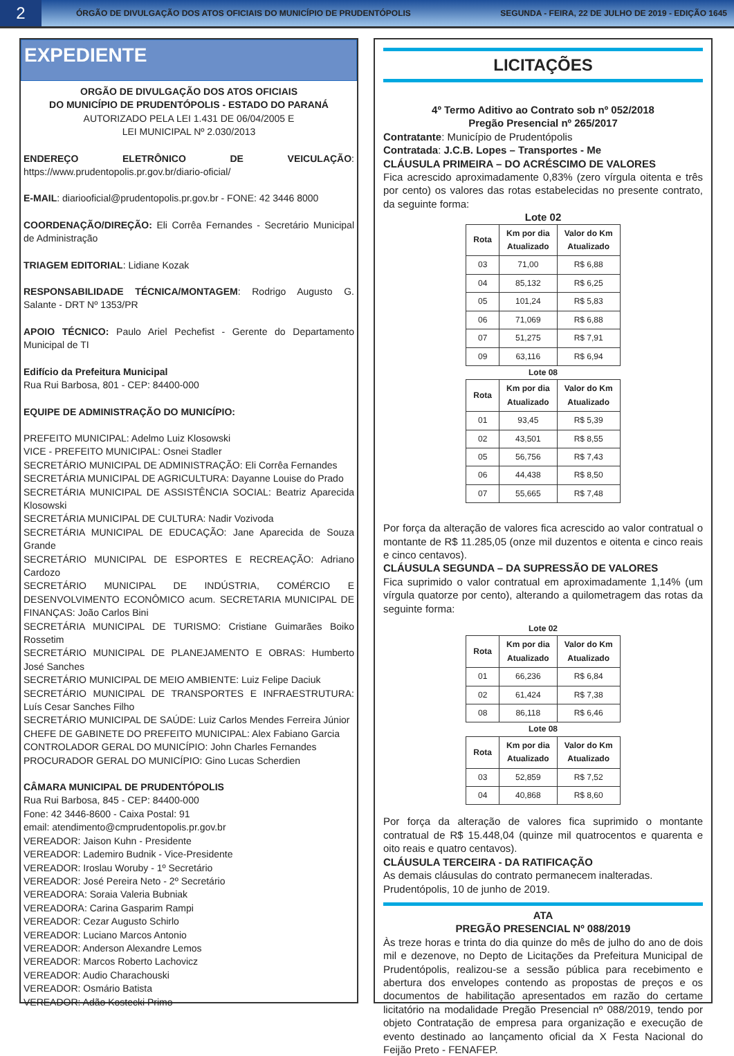2
ÓRGÃO DE DIVULGAÇÃO DOS ATOS OFICIAIS DO MUNICÍPIO DE PRUDENTÓPOLIS
SEGUNDA - FEIRA, 22 DE JULHO DE 2019 - EDIÇÃO 1645
EXPEDIENTE
ORGÃO DE DIVULGAÇÃO DOS ATOS OFICIAIS
DO MUNICÍPIO DE PRUDENTÓPOLIS - ESTADO DO PARANÁ
AUTORIZADO PELA LEI 1.431 DE 06/04/2005 E
LEI MUNICIPAL Nº 2.030/2013
ENDEREÇO ELETRÔNICO DE VEICULAÇÃO: https://www.prudentopolis.pr.gov.br/diario-oficial/
E-MAIL: diariooficial@prudentopolis.pr.gov.br - FONE: 42 3446 8000
COORDENAÇÃO/DIREÇÃO: Eli Corrêa Fernandes - Secretário Municipal de Administração
TRIAGEM EDITORIAL: Lidiane Kozak
RESPONSABILIDADE TÉCNICA/MONTAGEM: Rodrigo Augusto G. Salante - DRT Nº 1353/PR
APOIO TÉCNICO: Paulo Ariel Pechefist - Gerente do Departamento Municipal de TI
Edifício da Prefeitura Municipal
Rua Rui Barbosa, 801 - CEP: 84400-000
EQUIPE DE ADMINISTRAÇÃO DO MUNICÍPIO:
PREFEITO MUNICIPAL: Adelmo Luiz Klosowski
VICE - PREFEITO MUNICIPAL: Osnei Stadler
SECRETÁRIO MUNICIPAL DE ADMINISTRAÇÃO: Eli Corrêa Fernandes
SECRETÁRIA MUNICIPAL DE AGRICULTURA: Dayanne Louise do Prado
SECRETÁRIA MUNICIPAL DE ASSISTÊNCIA SOCIAL: Beatriz Aparecida Klosowski
SECRETÁRIA MUNICIPAL DE CULTURA: Nadir Vozivoda
SECRETÁRIA MUNICIPAL DE EDUCAÇÃO: Jane Aparecida de Souza Grande
SECRETÁRIO MUNICIPAL DE ESPORTES E RECREAÇÃO: Adriano Cardozo
SECRETÁRIO MUNICIPAL DE INDÚSTRIA, COMÉRCIO E DESENVOLVIMENTO ECONÔMICO acum. SECRETARIA MUNICIPAL DE FINANÇAS: João Carlos Bini
SECRETÁRIA MUNICIPAL DE TURISMO: Cristiane Guimarães Boiko Rossetim
SECRETÁRIO MUNICIPAL DE PLANEJAMENTO E OBRAS: Humberto José Sanches
SECRETÁRIO MUNICIPAL DE MEIO AMBIENTE: Luiz Felipe Daciuk
SECRETÁRIO MUNICIPAL DE TRANSPORTES E INFRAESTRUTURA: Luís Cesar Sanches Filho
SECRETÁRIO MUNICIPAL DE SAÚDE: Luiz Carlos Mendes Ferreira Júnior
CHEFE DE GABINETE DO PREFEITO MUNICIPAL: Alex Fabiano Garcia
CONTROLADOR GERAL DO MUNICÍPIO: John Charles Fernandes
PROCURADOR GERAL DO MUNICÍPIO: Gino Lucas Scherdien
CÂMARA MUNICIPAL DE PRUDENTÓPOLIS
Rua Rui Barbosa, 845 - CEP: 84400-000
Fone: 42 3446-8600 - Caixa Postal: 91
email: atendimento@cmprudentopolis.pr.gov.br
VEREADOR: Jaison Kuhn - Presidente
VEREADOR: Lademiro Budnik - Vice-Presidente
VEREADOR: Iroslau Woruby - 1º Secretário
VEREADOR: José Pereira Neto - 2º Secretário
VEREADORA: Soraia Valeria Bubniak
VEREADORA: Carina Gasparim Rampi
VEREADOR: Cezar Augusto Schirlo
VEREADOR: Luciano Marcos Antonio
VEREADOR: Anderson Alexandre Lemos
VEREADOR: Marcos Roberto Lachovicz
VEREADOR: Audio Charachouski
VEREADOR: Osmário Batista
VEREADOR: Adão Kostecki Primo
LICITAÇÕES
4º Termo Aditivo ao Contrato sob nº 052/2018
Pregão Presencial nº 265/2017
Contratante: Município de Prudentópolis
Contratada: J.C.B. Lopes – Transportes - Me
CLÁUSULA PRIMEIRA – DO ACRÉSCIMO DE VALORES
Fica acrescido aproximadamente 0,83% (zero vírgula oitenta e três por cento) os valores das rotas estabelecidas no presente contrato, da seguinte forma:
Lote 02
| Rota | Km por dia Atualizado | Valor do Km Atualizado |
| --- | --- | --- |
| 03 | 71,00 | R$ 6,88 |
| 04 | 85,132 | R$ 6,25 |
| 05 | 101,24 | R$ 5,83 |
| 06 | 71,069 | R$ 6,88 |
| 07 | 51,275 | R$ 7,91 |
| 09 | 63,116 | R$ 6,94 |
Lote 08
| Rota | Km por dia Atualizado | Valor do Km Atualizado |
| --- | --- | --- |
| 01 | 93,45 | R$ 5,39 |
| 02 | 43,501 | R$ 8,55 |
| 05 | 56,756 | R$ 7,43 |
| 06 | 44,438 | R$ 8,50 |
| 07 | 55,665 | R$ 7,48 |
Por força da alteração de valores fica acrescido ao valor contratual o montante de R$ 11.285,05 (onze mil duzentos e oitenta e cinco reais e cinco centavos).
CLÁUSULA SEGUNDA – DA SUPRESSÃO DE VALORES
Fica suprimido o valor contratual em aproximadamente 1,14% (um vírgula quatorze por cento), alterando a quilometragem das rotas da seguinte forma:
Lote 02
| Rota | Km por dia Atualizado | Valor do Km Atualizado |
| --- | --- | --- |
| 01 | 66,236 | R$ 6,84 |
| 02 | 61,424 | R$ 7,38 |
| 08 | 86,118 | R$ 6,46 |
Lote 08
| Rota | Km por dia Atualizado | Valor do Km Atualizado |
| --- | --- | --- |
| 03 | 52,859 | R$ 7,52 |
| 04 | 40,868 | R$ 8,60 |
Por força da alteração de valores fica suprimido o montante contratual de R$ 15.448,04 (quinze mil quatrocentos e quarenta e oito reais e quatro centavos).
CLÁUSULA TERCEIRA - DA RATIFICAÇÃO
As demais cláusulas do contrato permanecem inalteradas.
Prudentópolis, 10 de junho de 2019.
ATA
PREGÃO PRESENCIAL Nº 088/2019
Às treze horas e trinta do dia quinze do mês de julho do ano de dois mil e dezenove, no Depto de Licitações da Prefeitura Municipal de Prudentópolis, realizou-se a sessão pública para recebimento e abertura dos envelopes contendo as propostas de preços e os documentos de habilitação apresentados em razão do certame licitatório na modalidade Pregão Presencial nº 088/2019, tendo por objeto Contratação de empresa para organização e execução de evento destinado ao lançamento oficial da X Festa Nacional do Feijão Preto - FENAFEP.